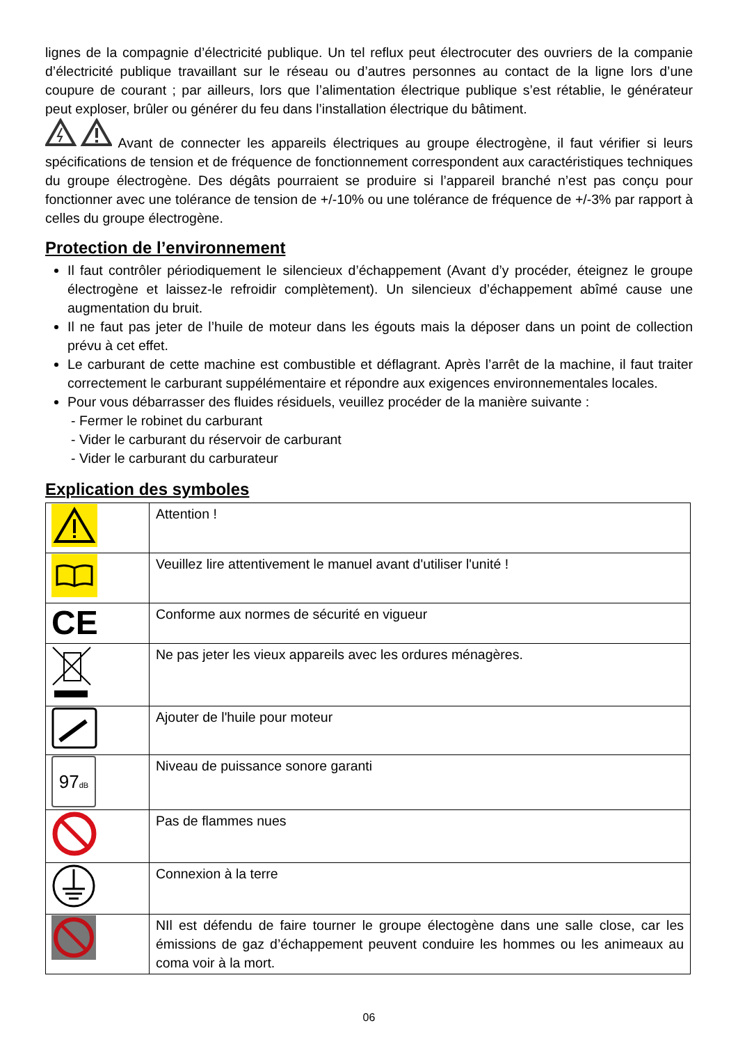lignes de la compagnie d’électricité publique. Un tel reflux peut électrocuter des ouvriers de la companie d’électricité publique travaillant sur le réseau ou d’autres personnes au contact de la ligne lors d’une coupure de courant ; par ailleurs, lors que l’alimentation électrique publique s’est rétablie, le générateur peut exploser, brûler ou générer du feu dans l’installation électrique du bâtiment.
Avant de connecter les appareils électriques au groupe électrogène, il faut vérifier si leurs spécifications de tension et de fréquence de fonctionnement correspondent aux caractéristiques techniques du groupe électrogène. Des dégâts pourraient se produire si l’appareil branché n’est pas conçu pour fonctionner avec une tolérance de tension de +/-10% ou une tolérance de fréquence de +/-3% par rapport à celles du groupe électrogène.
Protection de l’environnement
Il faut contrôler périodiquement le silencieux d’échappement (Avant d’y procéder, éteignez le groupe électrogène et laissez-le refroidir complètement). Un silencieux d’échappement abîmé cause une augmentation du bruit.
Il ne faut pas jeter de l’huile de moteur dans les égouts mais la déposer dans un point de collection prévu à cet effet.
Le carburant de cette machine est combustible et déflagrant. Après l’arrêt de la machine, il faut traiter correctement le carburant suppélémentaire et répondre aux exigences environnementales locales.
Pour vous débarrasser des fluides résiduels, veuillez procéder de la manière suivante :
- Fermer le robinet du carburant
- Vider le carburant du réservoir de carburant
- Vider le carburant du carburateur
Explication des symboles
| | Attention ! |
| | Veuillez lire attentivement le manuel avant d'utiliser l'unité ! |
| CE | Conforme aux normes de sécurité en vigueur |
| | Ne pas jeter les vieux appareils avec les ordures ménagères. |
| | Ajouter de l'huile pour moteur |
| 97 dB | Niveau de puissance sonore garanti |
| | Pas de flammes nues |
| | Connexion à la terre |
| | NIl est défendu de faire tourner le groupe électogène dans une salle close, car les émissions de gaz d’échappement peuvent conduire les hommes ou les animeaux au coma voir à la mort. |
06